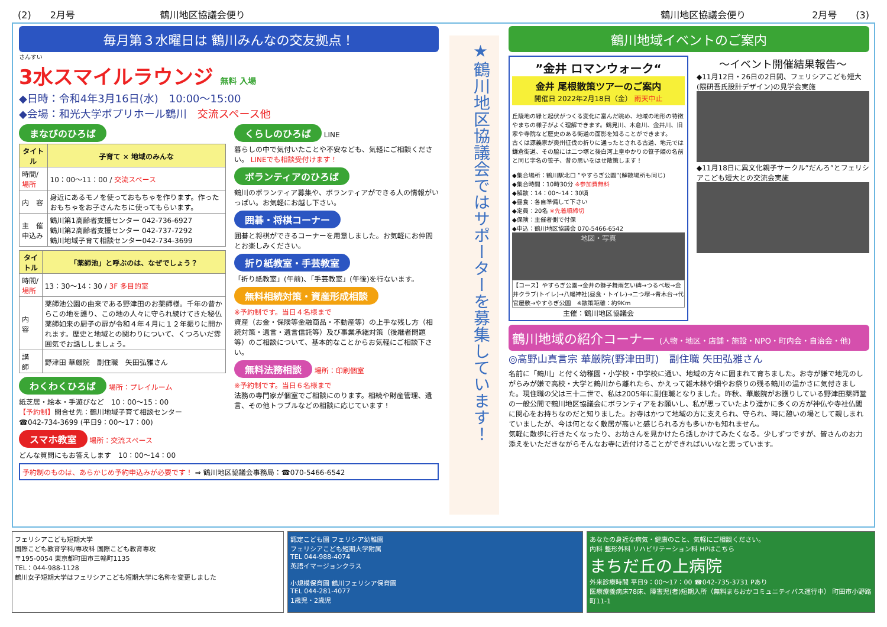(2)　　2月号　　　　　　　　　鶴川地区協議会便り 鶴川地区協議会便り　　　　　　　2月号　　(3)
毎月第３水曜日は 鶴川みんなの交友拠点！
さんすい
3水スマイルラウンジ 無料 入場
◆日時：令和4年3月16日(水)　10:00〜15:00
◆会場：和光大学ポプリホール鶴川　交流スペース他
まなびのひろば
| タイトル | 子育て × 地域のみんな |
| --- | --- |
| 時間/ 場所 | 10：00〜11：00 / 交流スペース |
| 内 容 | 身近にあるモノを使っておもちゃを作ります。作ったおもちゃをお子さんたちに使ってもらいます。 |
| 主 催 申込み | 鶴川第1高齢者支援センター 042-736-6927 鶴川第2高齢者支援センター 042-737-7292 鶴川地域子育て相談センター042-734-3699 |
| タイトル | 「薬師池」と呼ぶのは、なぜでしょう？ |
| --- | --- |
| 時間/ 場所 | 13：30〜14：30 / 3F 多目的室 |
| 内 容 | 薬師池公園の由来である野津田のお薬師様。千年の昔からこの地を護り、この地の人々に守られ続けてきた秘仏薬師如来の厨子の扉が令和４年４月に１２年振りに開かれます。歴史と地域との関わりについて、くつろいだ雰囲気でお話ししましょう。 |
| 講 師 | 野津田 華厳院 副住職 矢田弘雅さん |
わくわくひろば 場所：プレイルーム
紙芝居・絵本・手遊びなど　10：00〜15：00
【予約制】問合せ先：鶴川地域子育て相談センター
☎042-734-3699 (平日9：00〜17：00)
スマホ教室 場所：交流スペース
どんな質問にもお答えします　10：00〜14：00
くらしのひろば LINE
暮らしの中で気付いたことや不安なども、気軽にご相談ください。 LINEでも相談受付けます！
ボランティアのひろば
鶴川のボランティア募集や、ボランティアができる人の情報がいっぱい。お気軽にお越し下さい。
囲碁・将棋コーナー
囲碁と将棋ができるコーナーを用意しました。お気軽にお仲間とお楽しみください。
折り紙教室・手芸教室
「折り紙教室」(午前)、「手芸教室」(午後)を行ないます。
無料相続対策・資産形成相談
※予約制です。当日４名様まで
資産（お金・保険等金融商品・不動産等）の上手な残し方（相続対策・遺言・遺言信託等）及び事業承継対策（後継者問題等）のご相談について、基本的なことからお気軽にご相談下さい。
無料法務相談 場所：印刷個室
※予約制です。当日６名様まで
法務の専門家が個室でご相談にのります。相続や財産管理、遺言、その他トラブルなどの相談に応じています！
予約制のものは、あらかじめ予約申込みが必要です！ ⇒ 鶴川地区協議会事務局：☎070-5466-6542
★鶴川地区協議会ではサポーターを募集しています！
鶴川地域イベントのご案内
”金井 ロマンウォーク“
金井 尾根散策ツアーのご案内
開催日 2022年2月18日（金） 雨天中止
丘陵地の緑と起伏がつくる変化に富んだ眺め、地域の地形の特徴やまちの様子がよく理解できます。鶴見川、木倉川、金井川、旧家や寺院など歴史のある街道の面影を知ることができます。
古くは源義家が奥州征伐の折りに通ったとされる古道、地元では鎌倉街道、その脇には二つ塚と後白河上皇ゆかりの笹子姫の名前と同じ字名の笹子、昔の思いをはせ散策します！
◆集合場所：鶴川駅北口 ”やすらぎ公園”(解散場所も同じ)
◆集合時間：10時30分 ※参加費無料
◆解散：14：00〜14：30頃
◆昼食：各自準備して下さい
◆定員：20名 ※先着順締切
◆保険：主催者側で付保
◆申込：鶴川地区協議会 070-5466-6542
地図・写真
【コース】やすらぎ公園→金井の獅子舞雨乞い碑→つるべ坂→金井クラブ(トイレ)→八幡神社(昼食・トイレ)→二つ塚→青木台→代官屋敷→やすらぎ公園　※散策距離：約9Km
主催：鶴川地区協議会
〜イベント開催結果報告〜
◆11月12日・26日の2日間、フェリシアこども短大(隈研吾氏設計デザイン)の見学会実施
◆11月18日に異文化親子サークル”だんろ”とフェリシアこども短大との交流会実施
鶴川地域の紹介コーナー (人物・地区・店舗・施設・NPO・町内会・自治会・他)
◎高野山真言宗 華厳院(野津田町)　副住職 矢田弘雅さん
名前に「鶴川」と付く幼稚園・小学校・中学校に通い、地域の方々に囲まれて育ちました。お寺が嫌で地元のしがらみが嫌で高校・大学と鶴川から離れたら、かえって雑木林や畑やお祭りの残る鶴川の温かさに気付きました。現住職の父は三十二世で、私は2005年に副住職となりました。昨秋、華厳院がお護りしている野津田薬師堂の一般公開で鶴川地区協議会にボランティアをお願いし、私が思っていたより遥かに多くの方が神仏や寺社仏閣に関心をお持ちなのだと知りました。お寺はかつて地域の方に支えられ、守られ、時に憩いの場として親しまれていましたが、今は何となく敷居が高いと感じられる方も多いかも知れません。
気軽に散歩に行きたくなったり、お坊さんを見かけたら話しかけてみたくなる。少しずつですが、皆さんのお力添えをいただきながらそんなお寺に近付けることができればいいなと思っています。
フェリシアこども短期大学
国際こども教育学科/専攻科 国際こども教育専攻
〒195-0054 東京都町田市三輪町1135
TEL：044-988-1128
鶴川女子短期大学はフェリシアこども短期大学に名称を変更しました
認定こども園 フェリシア幼稚園
フェリシアこども短期大学附属
TEL 044-988-4074
英語イマージョンクラス
小規模保育園 鶴川フェリシア保育園
TEL 044-281-4077
1歳児・2歳児
あなたの身近な病気・健康のこと、気軽にご相談ください。
内科 整形外科 リハビリテーション科 HPはこちら
まちだ丘の上病院
外来診療時間 平日9：00〜17：00 ☎042-735-3731 Pあり
医療療養病床78床、障害児(者)短期入所（無料まちおかコミュニティバス運行中） 町田市小野路町11-1